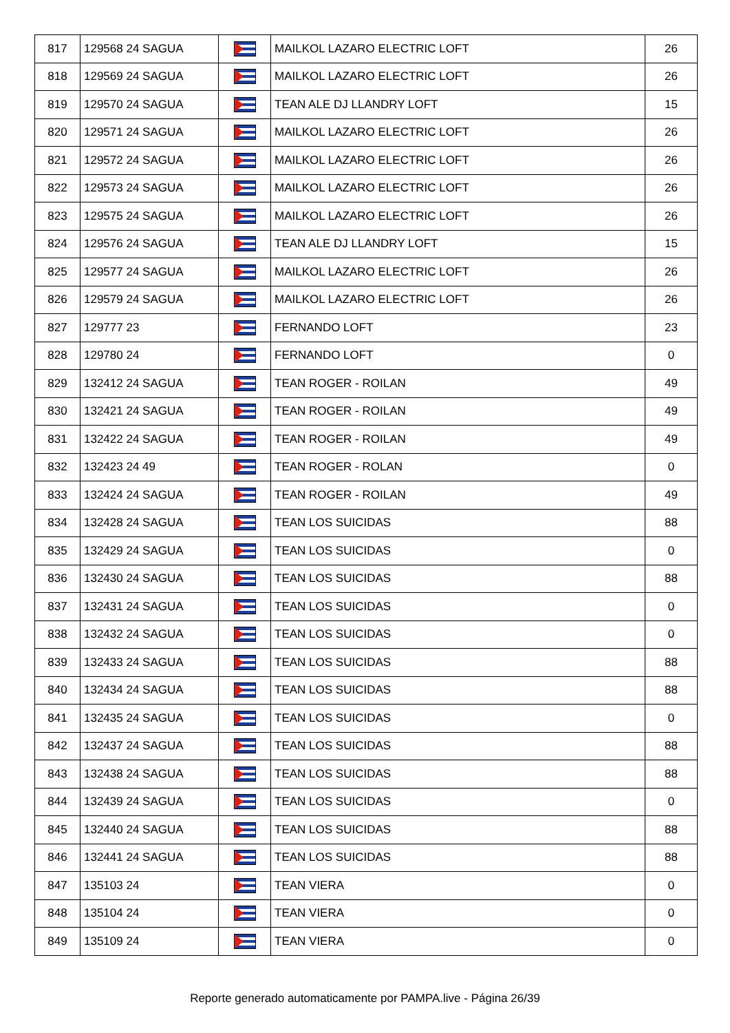| 817 | 129568 24 SAGUA | | MAILKOL LAZARO ELECTRIC LOFT | 26 |
| 818 | 129569 24 SAGUA | | MAILKOL LAZARO ELECTRIC LOFT | 26 |
| 819 | 129570 24 SAGUA | | TEAN ALE DJ LLANDRY LOFT | 15 |
| 820 | 129571 24 SAGUA | | MAILKOL LAZARO ELECTRIC LOFT | 26 |
| 821 | 129572 24 SAGUA | | MAILKOL LAZARO ELECTRIC LOFT | 26 |
| 822 | 129573 24 SAGUA | | MAILKOL LAZARO ELECTRIC LOFT | 26 |
| 823 | 129575 24 SAGUA | | MAILKOL LAZARO ELECTRIC LOFT | 26 |
| 824 | 129576 24 SAGUA | | TEAN ALE DJ LLANDRY LOFT | 15 |
| 825 | 129577 24 SAGUA | | MAILKOL LAZARO ELECTRIC LOFT | 26 |
| 826 | 129579 24 SAGUA | | MAILKOL LAZARO ELECTRIC LOFT | 26 |
| 827 | 129777 23 | | FERNANDO LOFT | 23 |
| 828 | 129780 24 | | FERNANDO LOFT | 0 |
| 829 | 132412 24 SAGUA | | TEAN ROGER - ROILAN | 49 |
| 830 | 132421 24 SAGUA | | TEAN ROGER - ROILAN | 49 |
| 831 | 132422 24 SAGUA | | TEAN ROGER - ROILAN | 49 |
| 832 | 132423 24 49 | | TEAN ROGER - ROLAN | 0 |
| 833 | 132424 24 SAGUA | | TEAN ROGER - ROILAN | 49 |
| 834 | 132428 24 SAGUA | | TEAN LOS SUICIDAS | 88 |
| 835 | 132429 24 SAGUA | | TEAN LOS SUICIDAS | 0 |
| 836 | 132430 24 SAGUA | | TEAN LOS SUICIDAS | 88 |
| 837 | 132431 24 SAGUA | | TEAN LOS SUICIDAS | 0 |
| 838 | 132432 24 SAGUA | | TEAN LOS SUICIDAS | 0 |
| 839 | 132433 24 SAGUA | | TEAN LOS SUICIDAS | 88 |
| 840 | 132434 24 SAGUA | | TEAN LOS SUICIDAS | 88 |
| 841 | 132435 24 SAGUA | | TEAN LOS SUICIDAS | 0 |
| 842 | 132437 24 SAGUA | | TEAN LOS SUICIDAS | 88 |
| 843 | 132438 24 SAGUA | | TEAN LOS SUICIDAS | 88 |
| 844 | 132439 24 SAGUA | | TEAN LOS SUICIDAS | 0 |
| 845 | 132440 24 SAGUA | | TEAN LOS SUICIDAS | 88 |
| 846 | 132441 24 SAGUA | | TEAN LOS SUICIDAS | 88 |
| 847 | 135103 24 | | TEAN VIERA | 0 |
| 848 | 135104 24 | | TEAN VIERA | 0 |
| 849 | 135109 24 | | TEAN VIERA | 0 |
Reporte generado automaticamente por PAMPA.live - Página 26/39